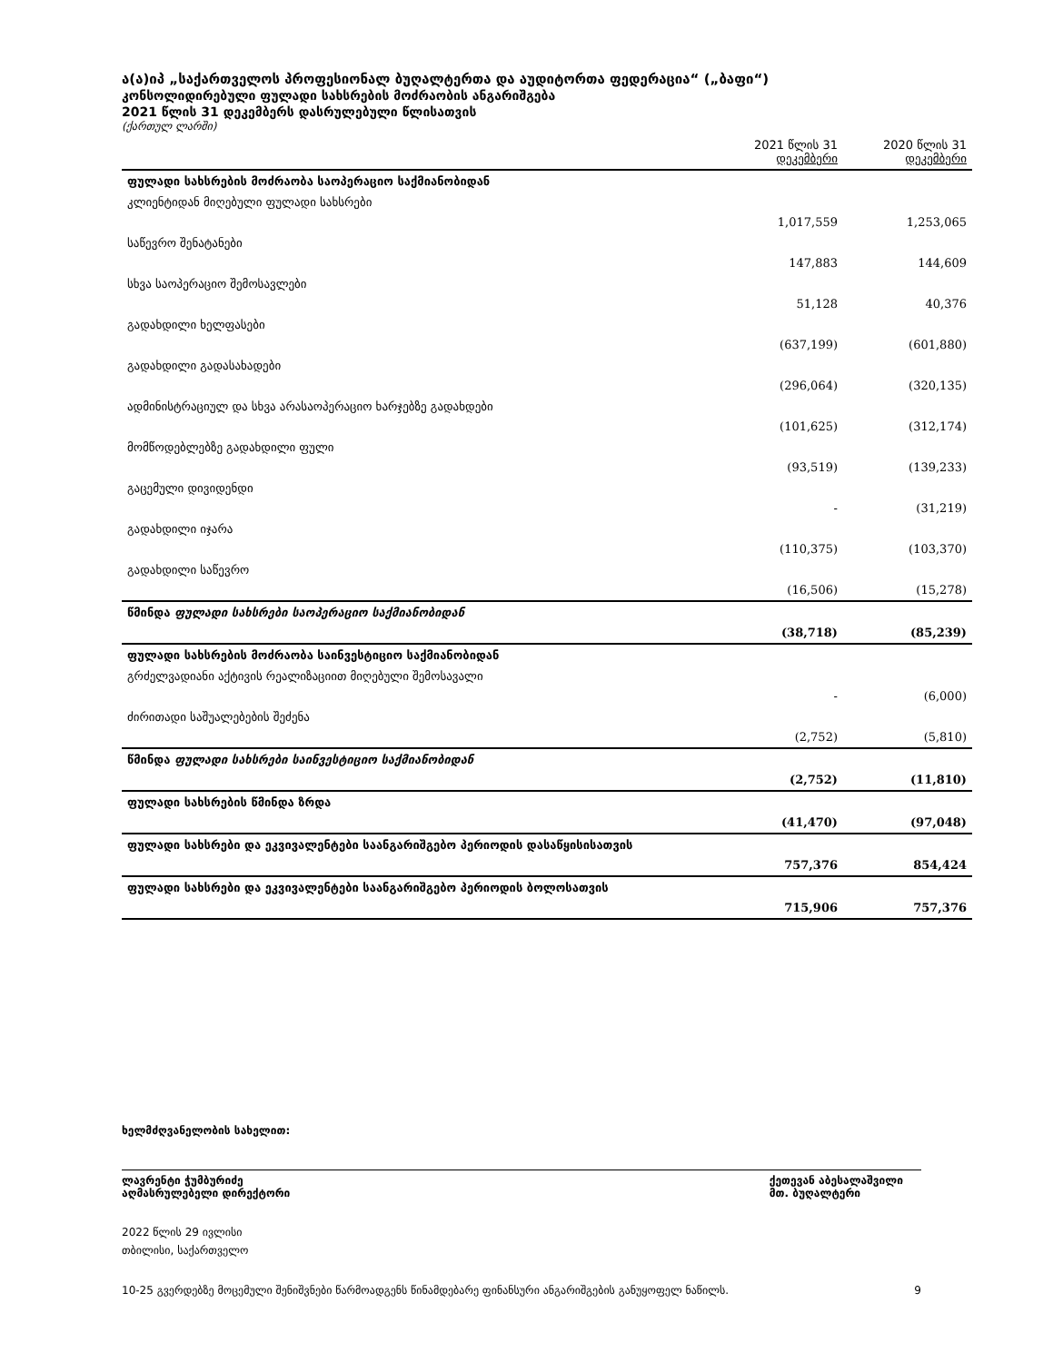ა(ა)იპ „საქართველოს პროფესიონალ ბუღალტერთა და აუდიტორთა ფედერაცია“ („ბაფი“)
კონსოლიდირებული ფულადი სახსრების მოძრაობის ანგარიშგება
2021 წლის 31 დეკემბერს დასრულებული წლისათვის
(ქართულ ლარში)
| | 2021 წლის 31 დეკემბერი | 2020 წლის 31 დეკემბერი |
| --- | --- | --- |
| ფულადი სახსრების მოძრაობა საოპერაციო საქმიანობიდან | | |
| კლიენტიდან მიღებული ფულადი სახსრები | 1,017,559 | 1,253,065 |
| საწევრო შენატანები | 147,883 | 144,609 |
| სხვა საოპერაციო შემოსავლები | 51,128 | 40,376 |
| გადახდილი ხელფასები | (637,199) | (601,880) |
| გადახდილი გადასახადები | (296,064) | (320,135) |
| ადმინისტრაციულ და სხვა არასაოპერაციო ხარჯებზე გადახდები | (101,625) | (312,174) |
| მომწოდებლებზე გადახდილი ფული | (93,519) | (139,233) |
| გაცემული დივიდენდი | - | (31,219) |
| გადახდილი იჯარა | (110,375) | (103,370) |
| გადახდილი საწევრო | (16,506) | (15,278) |
| წმინდა ფულადი სახსრები საოპერაციო საქმიანობიდან | (38,718) | (85,239) |
| ფულადი სახსრების მოძრაობა საინვესტიციო საქმიანობიდან | | |
| გრძელვადიანი აქტივის რეალიზაციით მიღებული შემოსავალი | - | (6,000) |
| ძირითადი საშუალებების შეძენა | (2,752) | (5,810) |
| წმინდა ფულადი სახსრები საინვესტიციო საქმიანობიდან | (2,752) | (11,810) |
| ფულადი სახსრების წმინდა ზრდა | (41,470) | (97,048) |
| ფულადი სახსრები და ეკვივალენტები საანგარიშგებო პერიოდის დასაწყისისათვის | 757,376 | 854,424 |
| ფულადი სახსრები და ეკვივალენტები საანგარიშგებო პერიოდის ბოლოსათვის | 715,906 | 757,376 |
ხელმძღვანელობის სახელით:
ლავრენტი ჭუმბურიძე
აღმასრულებელი დირექტორი
ქეთევან აბესალაშვილი
მთ. ბუღალტერი
2022 წლის 29 ივლისი
თბილისი, საქართველო
10-25 გვერდებზე მოცემული შენიშვნები წარმოადგენს წინამდებარე ფინანსური ანგარიშგების განუყოფელ ნაწილს. 9